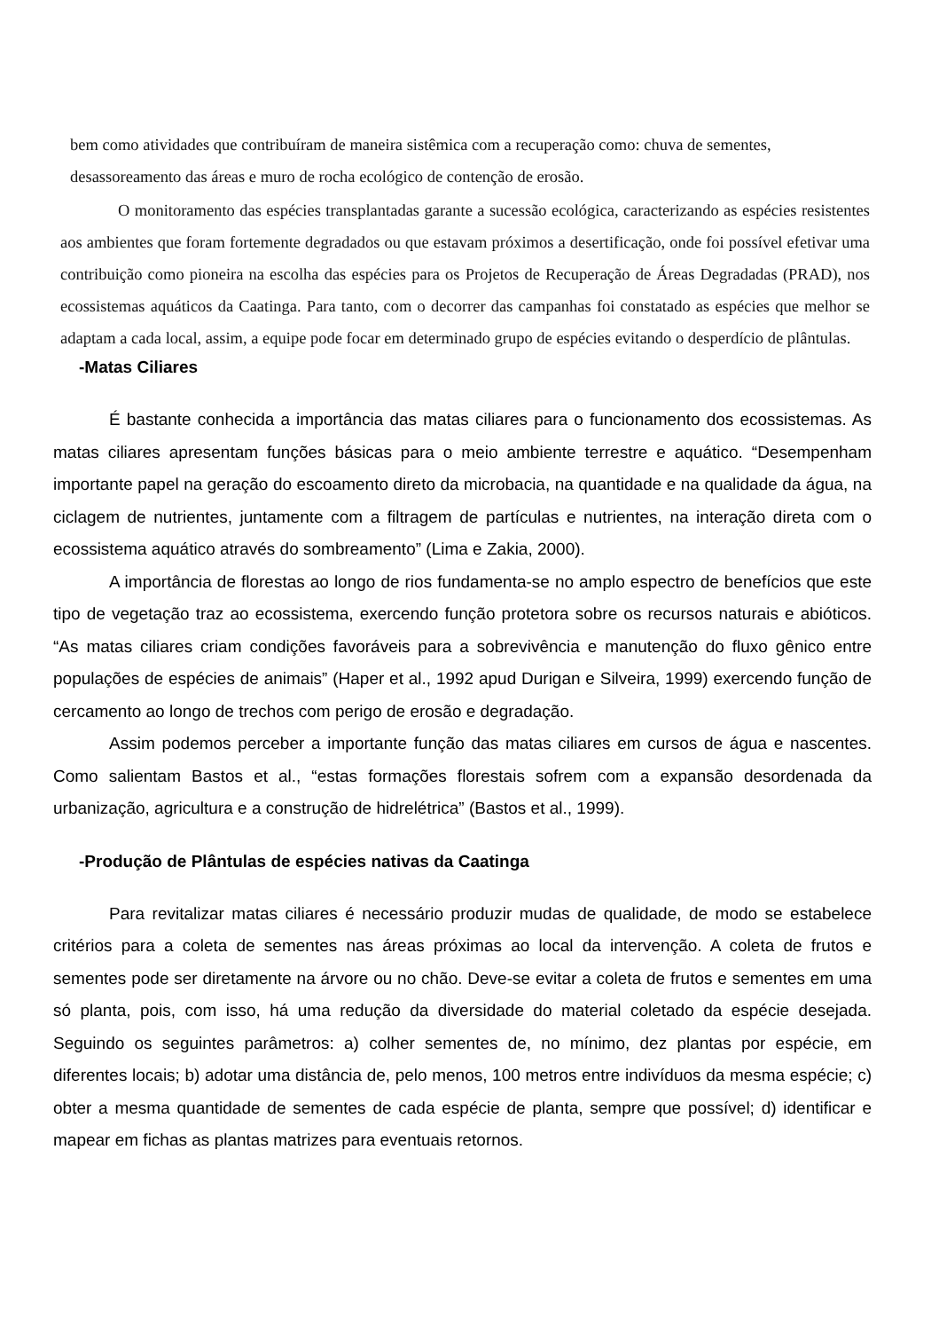bem como atividades que contribuíram de maneira sistêmica com a recuperação como: chuva de sementes, desassoreamento das áreas e muro de rocha ecológico de contenção de erosão.
O monitoramento das espécies transplantadas garante a sucessão ecológica, caracterizando as espécies resistentes aos ambientes que foram fortemente degradados ou que estavam próximos a desertificação, onde foi possível efetivar uma contribuição como pioneira na escolha das espécies para os Projetos de Recuperação de Áreas Degradadas (PRAD), nos ecossistemas aquáticos da Caatinga. Para tanto, com o decorrer das campanhas foi constatado as espécies que melhor se adaptam a cada local, assim, a equipe pode focar em determinado grupo de espécies evitando o desperdício de plântulas.
-Matas Ciliares
É bastante conhecida a importância das matas ciliares para o funcionamento dos ecossistemas. As matas ciliares apresentam funções básicas para o meio ambiente terrestre e aquático. “Desempenham importante papel na geração do escoamento direto da microbacia, na quantidade e na qualidade da água, na ciclagem de nutrientes, juntamente com a filtragem de partículas e nutrientes, na interação direta com o ecossistema aquático através do sombreamento” (Lima e Zakia, 2000).
A importância de florestas ao longo de rios fundamenta-se no amplo espectro de benefícios que este tipo de vegetação traz ao ecossistema, exercendo função protetora sobre os recursos naturais e abióticos. “As matas ciliares criam condições favoráveis para a sobrevivência e manutenção do fluxo gênico entre populações de espécies de animais” (Haper et al., 1992 apud Durigan e Silveira, 1999) exercendo função de cercamento ao longo de trechos com perigo de erosão e degradação.
Assim podemos perceber a importante função das matas ciliares em cursos de água e nascentes. Como salientam Bastos et al., “estas formações florestais sofrem com a expansão desordenada da urbanização, agricultura e a construção de hidrelétrica” (Bastos et al., 1999).
-Produção de Plântulas de espécies nativas da Caatinga
Para revitalizar matas ciliares é necessário produzir mudas de qualidade, de modo se estabelece critérios para a coleta de sementes nas áreas próximas ao local da intervenção. A coleta de frutos e sementes pode ser diretamente na árvore ou no chão. Deve-se evitar a coleta de frutos e sementes em uma só planta, pois, com isso, há uma redução da diversidade do material coletado da espécie desejada. Seguindo os seguintes parâmetros: a) colher sementes de, no mínimo, dez plantas por espécie, em diferentes locais; b) adotar uma distância de, pelo menos, 100 metros entre indivíduos da mesma espécie; c) obter a mesma quantidade de sementes de cada espécie de planta, sempre que possível; d) identificar e mapear em fichas as plantas matrizes para eventuais retornos.